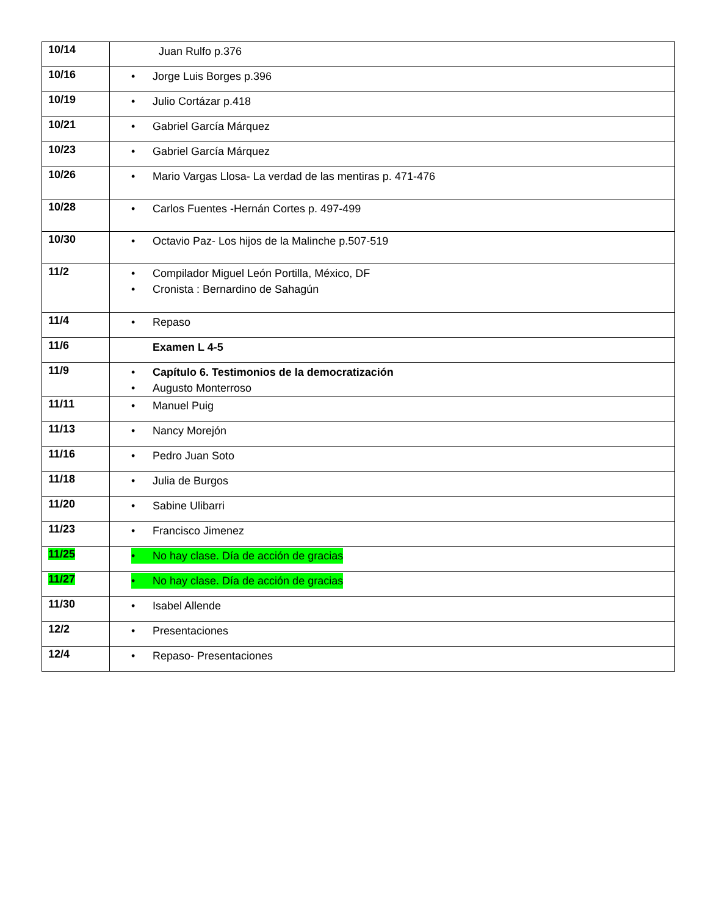| 10/14 | Juan Rulfo p.376 |
| 10/16 | • Jorge Luis Borges p.396 |
| 10/19 | • Julio Cortázar p.418 |
| 10/21 | • Gabriel García Márquez |
| 10/23 | • Gabriel García Márquez |
| 10/26 | • Mario Vargas Llosa- La verdad de las mentiras p. 471-476 |
| 10/28 | • Carlos Fuentes -Hernán Cortes p. 497-499 |
| 10/30 | • Octavio Paz- Los hijos de la Malinche p.507-519 |
| 11/2 | • Compilador Miguel León Portilla, México, DF • Cronista : Bernardino de Sahagún |
| 11/4 | • Repaso |
| 11/6 | Examen L 4-5 |
| 11/9 | • Capítulo 6. Testimonios de la democratización • Augusto Monterroso |
| 11/11 | • Manuel Puig |
| 11/13 | • Nancy Morejón |
| 11/16 | • Pedro Juan Soto |
| 11/18 | • Julia de Burgos |
| 11/20 | • Sabine Ulibarri |
| 11/23 | • Francisco Jimenez |
| 11/25 | • No hay clase. Día de acción de gracias |
| 11/27 | • No hay clase. Día de acción de gracias |
| 11/30 | • Isabel Allende |
| 12/2 | • Presentaciones |
| 12/4 | • Repaso- Presentaciones |